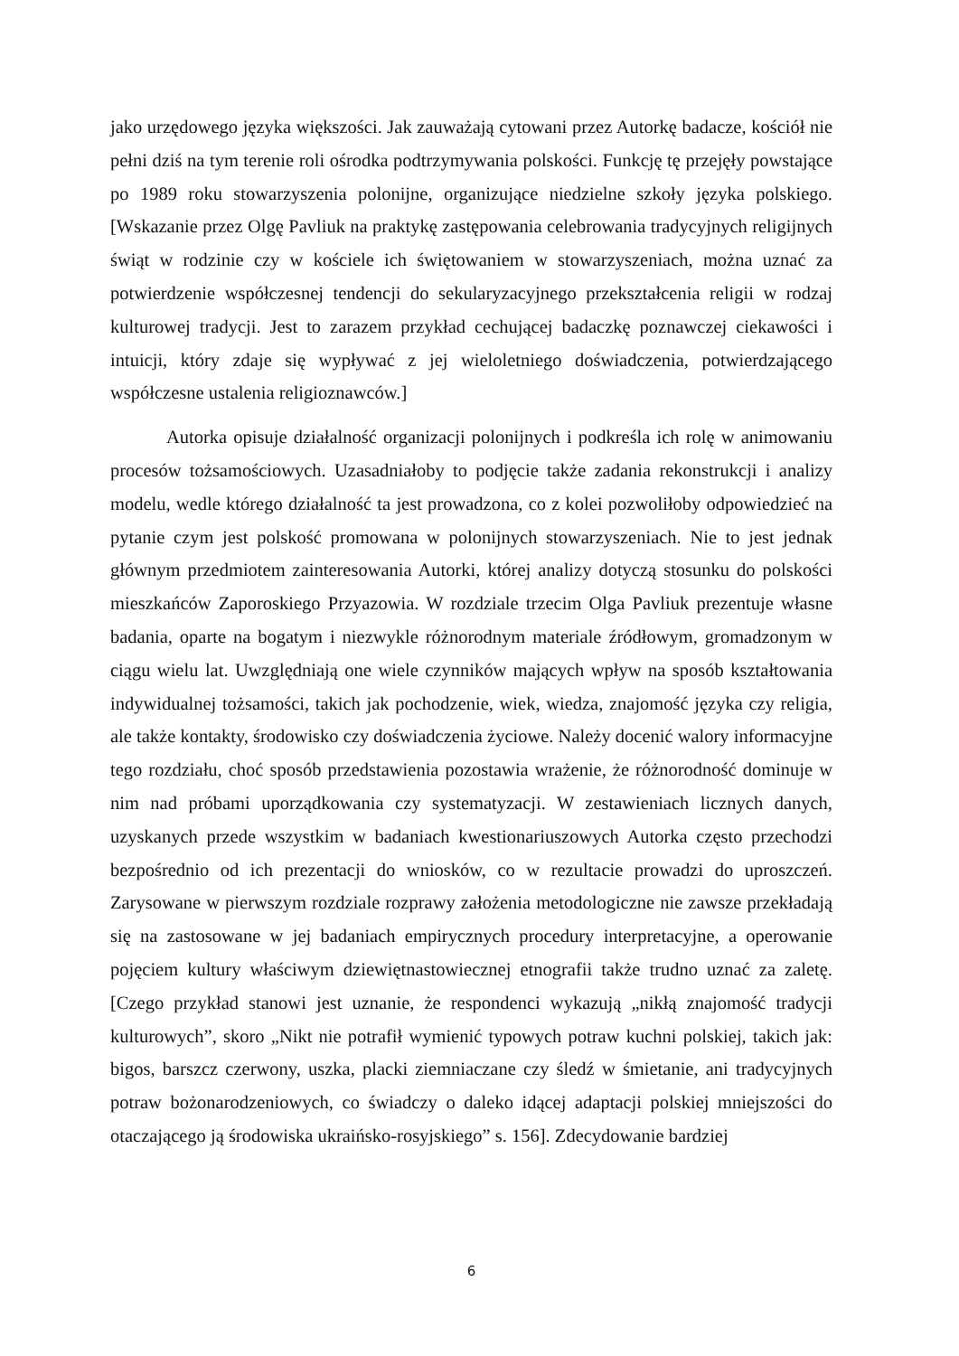jako urzędowego języka większości. Jak zauważają cytowani przez Autorkę badacze, kościół nie pełni dziś na tym terenie roli ośrodka podtrzymywania polskości. Funkcję tę przejęły powstające po 1989 roku stowarzyszenia polonijne, organizujące niedzielne szkoły języka polskiego. [Wskazanie przez Olgę Pavliuk na praktykę zastępowania celebrowania tradycyjnych religijnych świąt w rodzinie czy w kościele ich świętowaniem w stowarzyszeniach, można uznać za potwierdzenie współczesnej tendencji do sekularyzacyjnego przekształcenia religii w rodzaj kulturowej tradycji. Jest to zarazem przykład cechującej badaczkę poznawczej ciekawości i intuicji, który zdaje się wypływać z jej wieloletniego doświadczenia, potwierdzającego współczesne ustalenia religioznawców.]
Autorka opisuje działalność organizacji polonijnych i podkreśla ich rolę w animowaniu procesów tożsamościowych. Uzasadniałoby to podjęcie także zadania rekonstrukcji i analizy modelu, wedle którego działalność ta jest prowadzona, co z kolei pozwoliłoby odpowiedzieć na pytanie czym jest polskość promowana w polonijnych stowarzyszeniach. Nie to jest jednak głównym przedmiotem zainteresowania Autorki, której analizy dotyczą stosunku do polskości mieszkańców Zaporoskiego Przyazowia. W rozdziale trzecim Olga Pavliuk prezentuje własne badania, oparte na bogatym i niezwykle różnorodnym materiale źródłowym, gromadzonym w ciągu wielu lat. Uwzględniają one wiele czynników mających wpływ na sposób kształtowania indywidualnej tożsamości, takich jak pochodzenie, wiek, wiedza, znajomość języka czy religia, ale także kontakty, środowisko czy doświadczenia życiowe. Należy docenić walory informacyjne tego rozdziału, choć sposób przedstawienia pozostawia wrażenie, że różnorodność dominuje w nim nad próbami uporządkowania czy systematyzacji. W zestawieniach licznych danych, uzyskanych przede wszystkim w badaniach kwestionariuszowych Autorka często przechodzi bezpośrednio od ich prezentacji do wniosków, co w rezultacie prowadzi do uproszczeń. Zarysowane w pierwszym rozdziale rozprawy założenia metodologiczne nie zawsze przekładają się na zastosowane w jej badaniach empirycznych procedury interpretacyjne, a operowanie pojęciem kultury właściwym dziewiętnastowiecznej etnografii także trudno uznać za zaletę. [Czego przykład stanowi jest uznanie, że respondenci wykazują „nikłą znajomość tradycji kulturowych”, skoro „Nikt nie potrafił wymienić typowych potraw kuchni polskiej, takich jak: bigos, barszcz czerwony, uszka, placki ziemniaczane czy śledź w śmietanie, ani tradycyjnych potraw bożonarodzeniowych, co świadczy o daleko idącej adaptacji polskiej mniejszości do otaczającego ją środowiska ukraińsko-rosyjskiego” s. 156]. Zdecydowanie bardziej
6